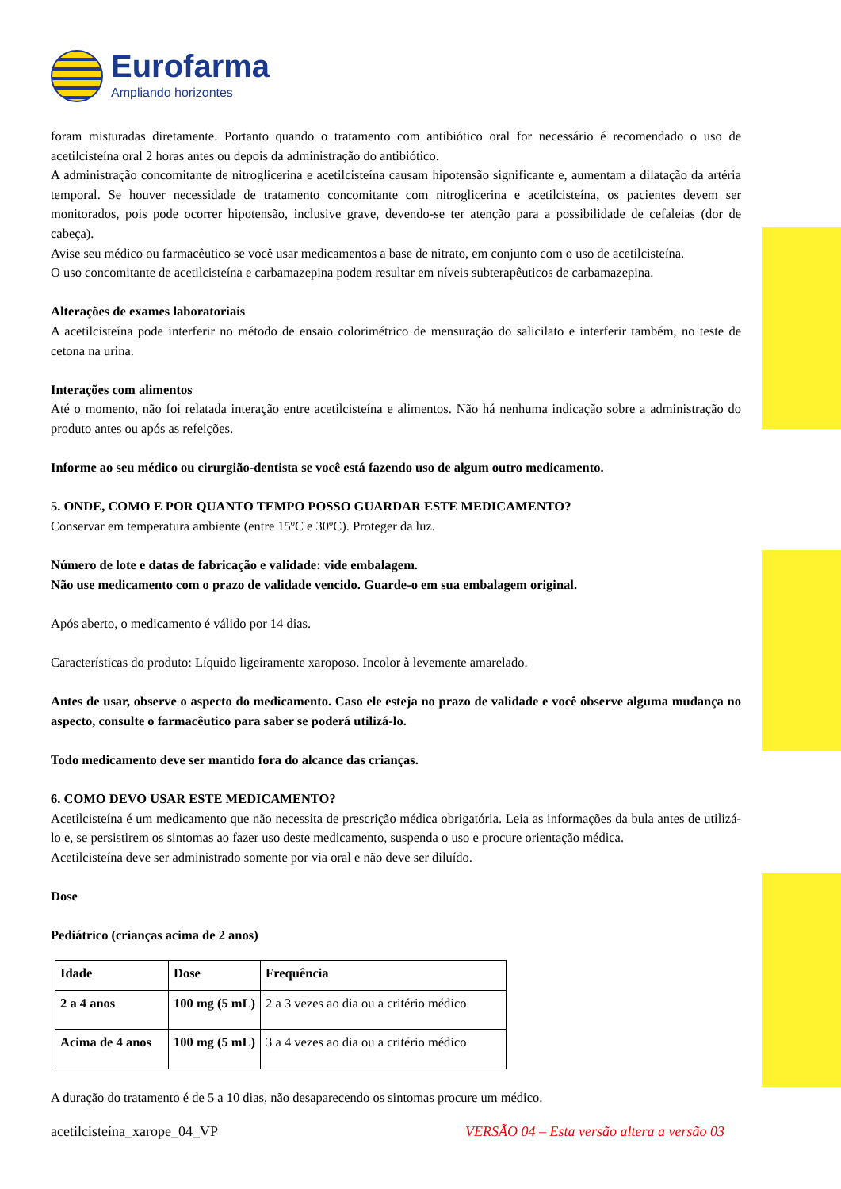Eurofarma
Ampliando horizontes
foram misturadas diretamente. Portanto quando o tratamento com antibiótico oral for necessário é recomendado o uso de acetilcisteína oral 2 horas antes ou depois da administração do antibiótico.
A administração concomitante de nitroglicerina e acetilcisteína causam hipotensão significante e, aumentam a dilatação da artéria temporal. Se houver necessidade de tratamento concomitante com nitroglicerina e acetilcisteína, os pacientes devem ser monitorados, pois pode ocorrer hipotensão, inclusive grave, devendo-se ter atenção para a possibilidade de cefaleias (dor de cabeça).
Avise seu médico ou farmacêutico se você usar medicamentos a base de nitrato, em conjunto com o uso de acetilcisteína.
O uso concomitante de acetilcisteína e carbamazepina podem resultar em níveis subterapêuticos de carbamazepina.
Alterações de exames laboratoriais
A acetilcisteína pode interferir no método de ensaio colorimétrico de mensuração do salicilato e interferir também, no teste de cetona na urina.
Interações com alimentos
Até o momento, não foi relatada interação entre acetilcisteína e alimentos. Não há nenhuma indicação sobre a administração do produto antes ou após as refeições.
Informe ao seu médico ou cirurgião-dentista se você está fazendo uso de algum outro medicamento.
5. ONDE, COMO E POR QUANTO TEMPO POSSO GUARDAR ESTE MEDICAMENTO?
Conservar em temperatura ambiente (entre 15ºC e 30ºC). Proteger da luz.
Número de lote e datas de fabricação e validade: vide embalagem.
Não use medicamento com o prazo de validade vencido. Guarde-o em sua embalagem original.
Após aberto, o medicamento é válido por 14 dias.
Características do produto: Líquido ligeiramente xaroposo. Incolor à levemente amarelado.
Antes de usar, observe o aspecto do medicamento. Caso ele esteja no prazo de validade e você observe alguma mudança no aspecto, consulte o farmacêutico para saber se poderá utilizá-lo.
Todo medicamento deve ser mantido fora do alcance das crianças.
6. COMO DEVO USAR ESTE MEDICAMENTO?
Acetilcisteína é um medicamento que não necessita de prescrição médica obrigatória. Leia as informações da bula antes de utilizá-lo e, se persistirem os sintomas ao fazer uso deste medicamento, suspenda o uso e procure orientação médica.
Acetilcisteína deve ser administrado somente por via oral e não deve ser diluído.
Dose
Pediátrico (crianças acima de 2 anos)
| Idade | Dose | Frequência |
| --- | --- | --- |
| 2 a 4 anos | 100 mg (5 mL) | 2 a 3 vezes ao dia ou a critério médico |
| Acima de 4 anos | 100 mg (5 mL) | 3 a 4 vezes ao dia ou a critério médico |
A duração do tratamento é de 5 a 10 dias, não desaparecendo os sintomas procure um médico.
acetilcisteína_xarope_04_VP VERSÃO 04 – Esta versão altera a versão 03